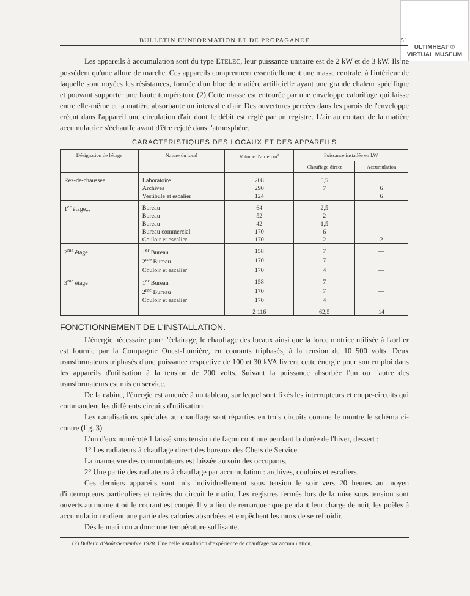ULTIMHEAT ®
VIRTUAL MUSEUM
BULLETIN D'INFORMATION ET DE PROPAGANDE 51
Les appareils à accumulation sont du type ETELEC, leur puissance unitaire est de 2 kW et de 3 kW. Ils ne possèdent qu'une allure de marche. Ces appareils comprennent essentiellement une masse centrale, à l'intérieur de laquelle sont noyées les résistances, formée d'un bloc de matière artificielle ayant une grande chaleur spécifique et pouvant supporter une haute température (2) Cette masse est entourée par une enveloppe calorifuge qui laisse entre elle-même et la matière absorbante un intervalle d'air. Des ouvertures percées dans les parois de l'enveloppe créent dans l'appareil une circulation d'air dont le débit est réglé par un registre. L'air au contact de la matière accumulatrice s'échauffe avant d'être rejeté dans l'atmosphère.
CARACTÉRISTIQUES DES LOCAUX ET DES APPAREILS
| Désignation de l'étage | Nature du local | Volume d'air en m<sup>3</sup> | Puissance installée en kW | |
| --- | --- | --- | --- | --- |
| | | | Chauffage direct | Accumulation |
| Rez-de-chaussée | Laboratoire | 208 | 5,5 | |
| | Archives | 290 | 7 | 6 |
| | Vestibule et escalier | 124 | | 6 |
| 1<sup>er</sup> étage... | Bureau | 64 | 2,5 | |
| | Bureau | 52 | 2 | |
| | Bureau | 42 | 1,5 | — |
| | Bureau commercial | 170 | 6 | — |
| | Couloir et escalier | 170 | 2 | 2 |
| 2<sup>me</sup> étage | 1<sup>er</sup> Bureau | 158 | 7 | — |
| | 2<sup>me</sup> Bureau | 170 | 7 | |
| | Couloir et escalier | 170 | 4 | — |
| 3<sup>me</sup> étage | 1<sup>er</sup> Bureau | 158 | 7 | — |
| | 2<sup>me</sup> Bureau | 170 | 7 | — |
| | Couloir et escalier | 170 | 4 | |
| | | 2 116 | 62,5 | 14 |
FONCTIONNEMENT DE L'INSTALLATION.
L'énergie nécessaire pour l'éclairage, le chauffage des locaux ainsi que la force motrice utilisée à l'atelier est fournie par la Compagnie Ouest-Lumière, en courants triphasés, à la tension de 10 500 volts. Deux transformateurs triphasés d'une puissance respective de 100 et 30 kVA livrent cette énergie pour son emploi dans les appareils d'utilisation à la tension de 200 volts. Suivant la puissance absorbée l'un ou l'autre des transformateurs est mis en service.
De la cabine, l'énergie est amenée à un tableau, sur lequel sont fixés les interrupteurs et coupe-circuits qui commandent les différents circuits d'utilisation.
Les canalisations spéciales au chauffage sont réparties en trois circuits comme le montre le schéma ci-contre (fig. 3)
L'un d'eux numéroté 1 laissé sous tension de façon continue pendant la durée de l'hiver, dessert :
1° Les radiateurs à chauffage direct des bureaux des Chefs de Service.
La manœuvre des commutateurs est laissée au soin des occupants.
2° Une partie des radiateurs à chauffage par accumulation : archives, couloirs et escaliers.
Ces derniers appareils sont mis individuellement sous tension le soir vers 20 heures au moyen d'interrupteurs particuliers et retirés du circuit le matin. Les registres fermés lors de la mise sous tension sont ouverts au moment où le courant est coupé. Il y a lieu de remarquer que pendant leur charge de nuit, les poêles à accumulation radient une partie des calories absorbées et empêchent les murs de se refroidir.
Dès le matin on a donc une température suffisante.
(2) Bulletin d'Août-Septembre 1928. Une belle installation d'expérience de chauffage par accumulation.